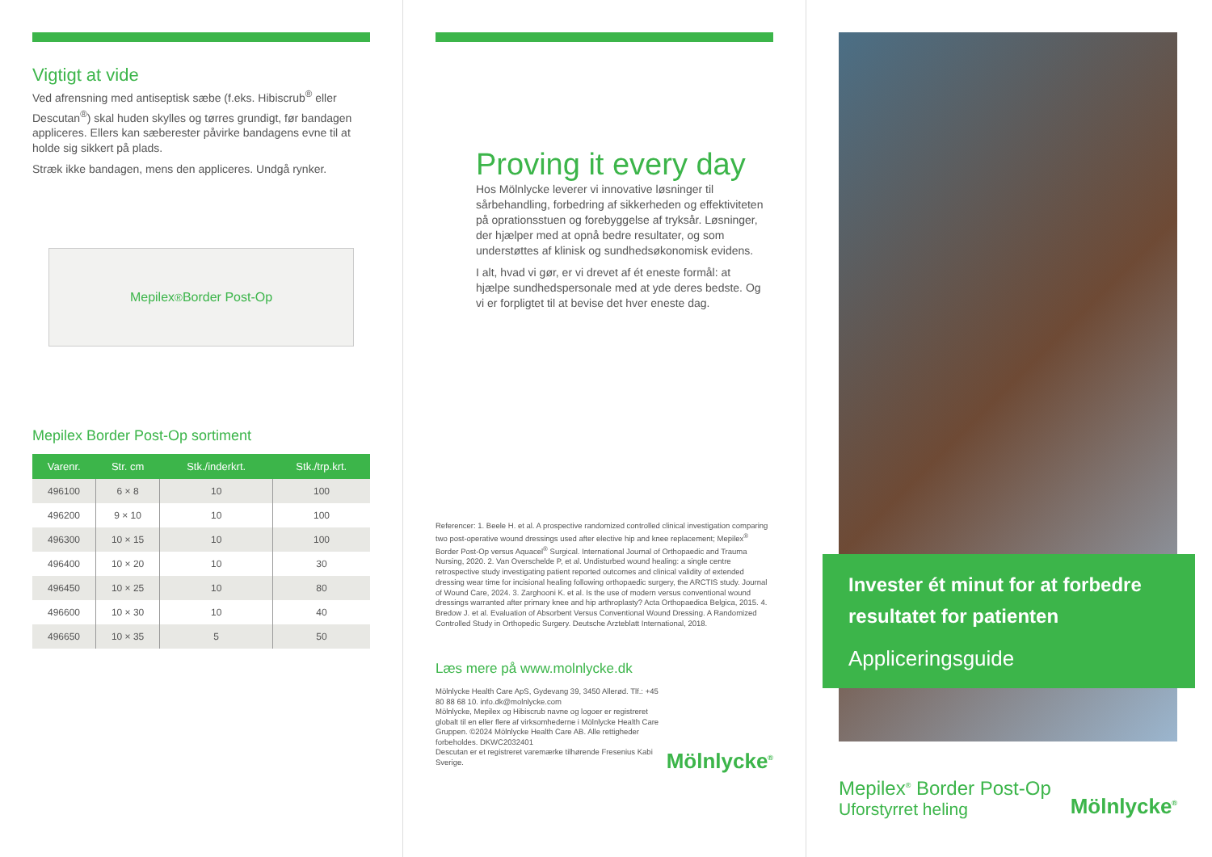Vigtigt at vide
Ved afrensning med antiseptisk sæbe (f.eks. Hibiscrub<sup>®</sup> eller Descutan<sup>®</sup>) skal huden skylles og tørres grundigt, før bandagen appliceres. Ellers kan sæberester påvirke bandagens evne til at holde sig sikkert på plads.
Stræk ikke bandagen, mens den appliceres. Undgå rynker.
Mepilex<sup>®</sup> Border Post-Op
Mepilex Border Post-Op sortiment
| Varenr. | Str. cm | Stk./inderkrt. | Stk./trp.krt. |
| --- | --- | --- | --- |
| 496100 | 6 × 8 | 10 | 100 |
| 496200 | 9 × 10 | 10 | 100 |
| 496300 | 10 × 15 | 10 | 100 |
| 496400 | 10 × 20 | 10 | 30 |
| 496450 | 10 × 25 | 10 | 80 |
| 496600 | 10 × 30 | 10 | 40 |
| 496650 | 10 × 35 | 5 | 50 |
Proving it every day
Hos Mölnlycke leverer vi innovative løsninger til sårbehandling, forbedring af sikkerheden og effektiviteten på oprationsstuen og forebyggelse af tryksår. Løsninger, der hjælper med at opnå bedre resultater, og som understøttes af klinisk og sundhedsøkonomisk evidens.
I alt, hvad vi gør, er vi drevet af ét eneste formål: at hjælpe sundhedspersonale med at yde deres bedste. Og vi er forpligtet til at bevise det hver eneste dag.
Referencer: 1. Beele H. et al. A prospective randomized controlled clinical investigation comparing two post-operative wound dressings used after elective hip and knee replacement; Mepilex<sup>®</sup> Border Post-Op versus Aquacel<sup>®</sup> Surgical. International Journal of Orthopaedic and Trauma Nursing, 2020. 2. Van Overschelde P, et al. Undisturbed wound healing: a single centre retrospective study investigating patient reported outcomes and clinical validity of extended dressing wear time for incisional healing following orthopaedic surgery, the ARCTIS study. Journal of Wound Care, 2024. 3. Zarghooni K. et al. Is the use of modern versus conventional wound dressings warranted after primary knee and hip arthroplasty? Acta Orthopaedica Belgica, 2015. 4. Bredow J. et al. Evaluation of Absorbent Versus Conventional Wound Dressing. A Randomized Controlled Study in Orthopedic Surgery. Deutsche Arzteblatt International, 2018.
Læs mere på www.molnlycke.dk
Mölnlycke Health Care ApS, Gydevang 39, 3450 Allerød. Tlf.: +45 80 88 68 10. info.dk@molnlycke.com
Mölnlycke, Mepilex og Hibiscrub navne og logoer er registreret globalt til en eller flere af virksomhederne i Mölnlycke Health Care Gruppen. ©2024 Mölnlycke Health Care AB. Alle rettigheder forbeholdes. DKWC2032401
Descutan er et registreret varemærke tilhørende Fresenius Kabi Sverige.
Mölnlycke<sup>®</sup>
Invester ét minut for at forbedre resultatet for patienten
Appliceringsguide
Mepilex<sup>®</sup> Border Post-Op
Uforstyrret heling
Mölnlycke<sup>®</sup>